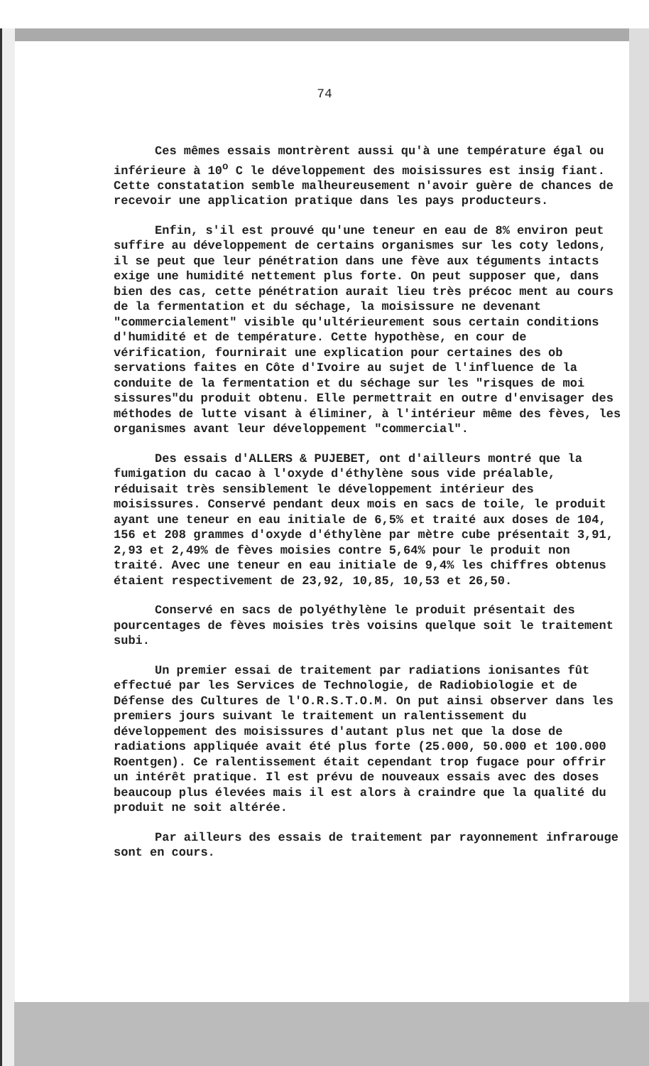74
Ces mêmes essais montrèrent aussi qu'à une température égal ou inférieure à 10<sup>o</sup> C le développement des moisissures est insig fiant. Cette constatation semble malheureusement n'avoir guère de chances de recevoir une application pratique dans les pays producteurs.
Enfin, s'il est prouvé qu'une teneur en eau de 8% environ peut suffire au développement de certains organismes sur les coty ledons, il se peut que leur pénétration dans une fève aux téguments intacts exige une humidité nettement plus forte. On peut supposer que, dans bien des cas, cette pénétration aurait lieu très précoc ment au cours de la fermentation et du séchage, la moisissure ne devenant "commercialement" visible qu'ultérieurement sous certain conditions d'humidité et de température. Cette hypothèse, en cour de vérification, fournirait une explication pour certaines des ob servations faites en Côte d'Ivoire au sujet de l'influence de la conduite de la fermentation et du séchage sur les "risques de moi sissures"du produit obtenu. Elle permettrait en outre d'envisager des méthodes de lutte visant à éliminer, à l'intérieur même des fèves, les organismes avant leur développement "commercial".
Des essais d'ALLERS & PUJEBET, ont d'ailleurs montré que la fumigation du cacao à l'oxyde d'éthylène sous vide préalable, réduisait très sensiblement le développement intérieur des moisissures. Conservé pendant deux mois en sacs de toile, le produit ayant une teneur en eau initiale de 6,5% et traité aux doses de 104, 156 et 208 grammes d'oxyde d'éthylène par mètre cube présentait 3,91, 2,93 et 2,49% de fèves moisies contre 5,64% pour le produit non traité. Avec une teneur en eau initiale de 9,4% les chiffres obtenus étaient respectivement de 23,92, 10,85, 10,53 et 26,50.
Conservé en sacs de polyéthylène le produit présentait des pourcentages de fèves moisies très voisins quelque soit le traitement subi.
Un premier essai de traitement par radiations ionisantes fût effectué par les Services de Technologie, de Radiobiologie et de Défense des Cultures de l'O.R.S.T.O.M. On put ainsi observer dans les premiers jours suivant le traitement un ralentissement du développement des moisissures d'autant plus net que la dose de radiations appliquée avait été plus forte (25.000, 50.000 et 100.000 Roentgen). Ce ralentissement était cependant trop fugace pour offrir un intérêt pratique. Il est prévu de nouveaux essais avec des doses beaucoup plus élevées mais il est alors à craindre que la qualité du produit ne soit altérée.
Par ailleurs des essais de traitement par rayonnement infrarouge sont en cours.